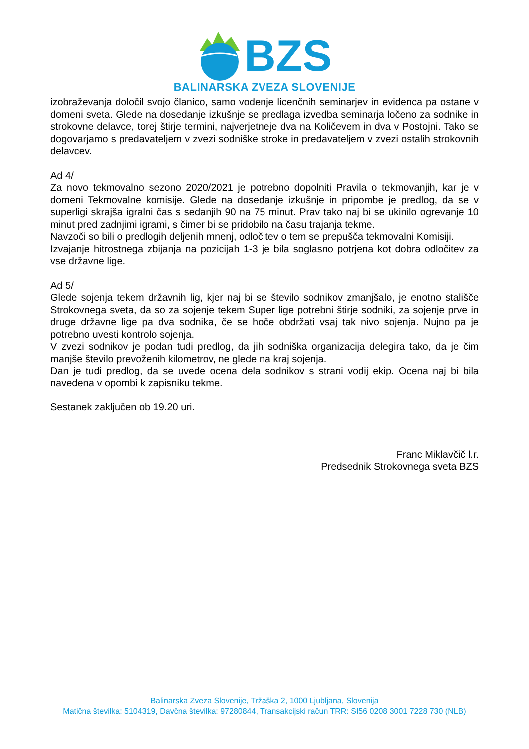BZS
BALINARSKA ZVEZA SLOVENIJE
izobraževanja določil svojo članico, samo vodenje licenčnih seminarjev in evidenca pa ostane v domeni sveta. Glede na dosedanje izkušnje se predlaga izvedba seminarja ločeno za sodnike in strokovne delavce, torej štirje termini, najverjetneje dva na Količevem in dva v Postojni. Tako se dogovarjamo s predavateljem v zvezi sodniške stroke in predavateljem v zvezi ostalih strokovnih delavcev.
Ad 4/
Za novo tekmovalno sezono 2020/2021 je potrebno dopolniti Pravila o tekmovanjih, kar je v domeni Tekmovalne komisije. Glede na dosedanje izkušnje in pripombe je predlog, da se v superligi skrajša igralni čas s sedanjih 90 na 75 minut. Prav tako naj bi se ukinilo ogrevanje 10 minut pred zadnjimi igrami, s čimer bi se pridobilo na času trajanja tekme.
Navzoči so bili o predlogih deljenih mnenj, odločitev o tem se prepušča tekmovalni Komisiji.
Izvajanje hitrostnega zbijanja na pozicijah 1-3 je bila soglasno potrjena kot dobra odločitev za vse državne lige.
Ad 5/
Glede sojenja tekem državnih lig, kjer naj bi se število sodnikov zmanjšalo, je enotno stališče Strokovnega sveta, da so za sojenje tekem Super lige potrebni štirje sodniki, za sojenje prve in druge državne lige pa dva sodnika, če se hoče obdržati vsaj tak nivo sojenja. Nujno pa je potrebno uvesti kontrolo sojenja.
V zvezi sodnikov je podan tudi predlog, da jih sodniška organizacija delegira tako, da je čim manjše število prevoženih kilometrov, ne glede na kraj sojenja.
Dan je tudi predlog, da se uvede ocena dela sodnikov s strani vodij ekip. Ocena naj bi bila navedena v opombi k zapisniku tekme.
Sestanek zaključen ob 19.20 uri.
Franc Miklavčič l.r.
Predsednik Strokovnega sveta BZS
Balinarska Zveza Slovenije, Tržaška 2, 1000 Ljubljana, Slovenija
Matična številka: 5104319, Davčna številka: 97280844, Transakcijski račun TRR: SI56 0208 3001 7228 730 (NLB)